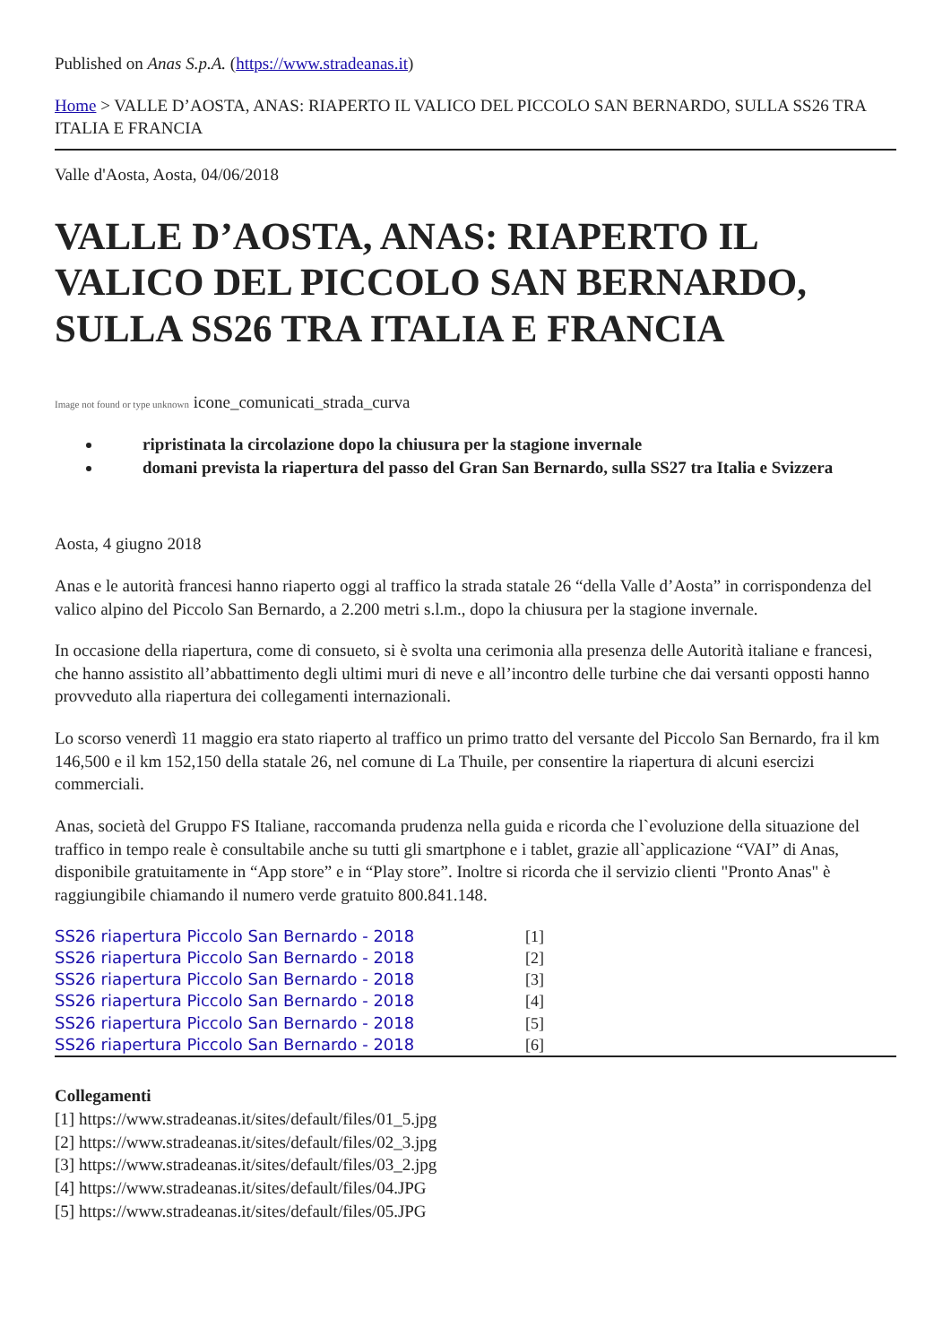Published on Anas S.p.A. (https://www.stradeanas.it)
Home > VALLE D’AOSTA, ANAS: RIAPERTO IL VALICO DEL PICCOLO SAN BERNARDO, SULLA SS26 TRA ITALIA E FRANCIA
Valle d'Aosta, Aosta, 04/06/2018
VALLE D’AOSTA, ANAS: RIAPERTO IL VALICO DEL PICCOLO SAN BERNARDO, SULLA SS26 TRA ITALIA E FRANCIA
Image not found or type unknown icone_comunicati_strada_curva
ripristinata la circolazione dopo la chiusura per la stagione invernale
domani prevista la riapertura del passo del Gran San Bernardo, sulla SS27 tra Italia e Svizzera
Aosta, 4 giugno 2018
Anas e le autorità francesi hanno riaperto oggi al traffico la strada statale 26 “della Valle d’Aosta” in corrispondenza del valico alpino del Piccolo San Bernardo, a 2.200 metri s.l.m., dopo la chiusura per la stagione invernale.
In occasione della riapertura, come di consueto, si è svolta una cerimonia alla presenza delle Autorità italiane e francesi, che hanno assistito all’abbattimento degli ultimi muri di neve e all’incontro delle turbine che dai versanti opposti hanno provveduto alla riapertura dei collegamenti internazionali.
Lo scorso venerdì 11 maggio era stato riaperto al traffico un primo tratto del versante del Piccolo San Bernardo, fra il km 146,500 e il km 152,150 della statale 26, nel comune di La Thuile, per consentire la riapertura di alcuni esercizi commerciali.
Anas, società del Gruppo FS Italiane, raccomanda prudenza nella guida e ricorda che l`evoluzione della situazione del traffico in tempo reale è consultabile anche su tutti gli smartphone e i tablet, grazie all`applicazione “VAI” di Anas, disponibile gratuitamente in “App store” e in “Play store”. Inoltre si ricorda che il servizio clienti "Pronto Anas" è raggiungibile chiamando il numero verde gratuito 800.841.148.
SS26 riapertura Piccolo San Bernardo - 2018 [1]
SS26 riapertura Piccolo San Bernardo - 2018 [2]
SS26 riapertura Piccolo San Bernardo - 2018 [3]
SS26 riapertura Piccolo San Bernardo - 2018 [4]
SS26 riapertura Piccolo San Bernardo - 2018 [5]
SS26 riapertura Piccolo San Bernardo - 2018 [6]
Collegamenti
[1] https://www.stradeanas.it/sites/default/files/01_5.jpg
[2] https://www.stradeanas.it/sites/default/files/02_3.jpg
[3] https://www.stradeanas.it/sites/default/files/03_2.jpg
[4] https://www.stradeanas.it/sites/default/files/04.JPG
[5] https://www.stradeanas.it/sites/default/files/05.JPG